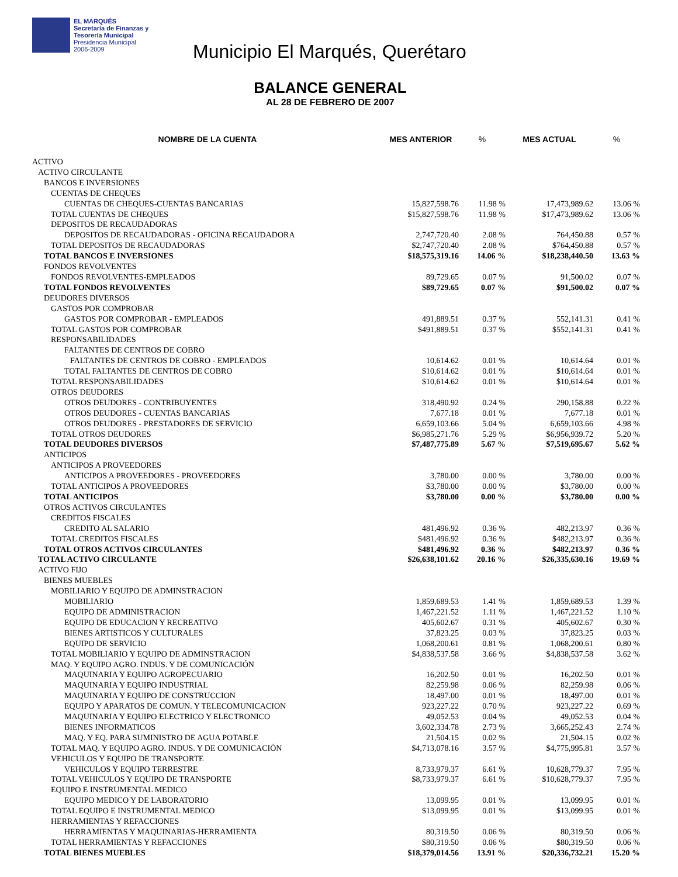EL MARQUÉS
Secretaría de Finanzas y
Tesorería Municipal
Presidencia Municipal
2006-2009
Municipio El Marqués, Querétaro
BALANCE GENERAL
AL 28 DE FEBRERO DE 2007
| NOMBRE DE LA CUENTA | MES ANTERIOR | % | MES ACTUAL | % |
| --- | --- | --- | --- | --- |
| ACTIVO | | | | |
| ACTIVO CIRCULANTE | | | | |
| BANCOS E INVERSIONES | | | | |
| CUENTAS DE CHEQUES | | | | |
| CUENTAS DE CHEQUES-CUENTAS BANCARIAS | 15,827,598.76 | 11.98 % | 17,473,989.62 | 13.06 % |
| TOTAL CUENTAS DE CHEQUES | $15,827,598.76 | 11.98 % | $17,473,989.62 | 13.06 % |
| DEPOSITOS DE RECAUDADORAS | | | | |
| DEPOSITOS DE RECAUDADORAS - OFICINA RECAUDADORA | 2,747,720.40 | 2.08 % | 764,450.88 | 0.57 % |
| TOTAL DEPOSITOS DE RECAUDADORAS | $2,747,720.40 | 2.08 % | $764,450.88 | 0.57 % |
| TOTAL BANCOS E INVERSIONES | $18,575,319.16 | 14.06 % | $18,238,440.50 | 13.63 % |
| FONDOS REVOLVENTES | | | | |
| FONDOS REVOLVENTES-EMPLEADOS | 89,729.65 | 0.07 % | 91,500.02 | 0.07 % |
| TOTAL FONDOS REVOLVENTES | $89,729.65 | 0.07 % | $91,500.02 | 0.07 % |
| DEUDORES DIVERSOS | | | | |
| GASTOS POR COMPROBAR | | | | |
| GASTOS POR COMPROBAR - EMPLEADOS | 491,889.51 | 0.37 % | 552,141.31 | 0.41 % |
| TOTAL GASTOS POR COMPROBAR | $491,889.51 | 0.37 % | $552,141.31 | 0.41 % |
| RESPONSABILIDADES | | | | |
| FALTANTES DE CENTROS DE COBRO | | | | |
| FALTANTES DE CENTROS DE COBRO - EMPLEADOS | 10,614.62 | 0.01 % | 10,614.64 | 0.01 % |
| TOTAL FALTANTES DE CENTROS DE COBRO | $10,614.62 | 0.01 % | $10,614.64 | 0.01 % |
| TOTAL RESPONSABILIDADES | $10,614.62 | 0.01 % | $10,614.64 | 0.01 % |
| OTROS DEUDORES | | | | |
| OTROS DEUDORES - CONTRIBUYENTES | 318,490.92 | 0.24 % | 290,158.88 | 0.22 % |
| OTROS DEUDORES - CUENTAS BANCARIAS | 7,677.18 | 0.01 % | 7,677.18 | 0.01 % |
| OTROS DEUDORES - PRESTADORES DE SERVICIO | 6,659,103.66 | 5.04 % | 6,659,103.66 | 4.98 % |
| TOTAL OTROS DEUDORES | $6,985,271.76 | 5.29 % | $6,956,939.72 | 5.20 % |
| TOTAL DEUDORES DIVERSOS | $7,487,775.89 | 5.67 % | $7,519,695.67 | 5.62 % |
| ANTICIPOS | | | | |
| ANTICIPOS A PROVEEDORES | | | | |
| ANTICIPOS A PROVEEDORES - PROVEEDORES | 3,780.00 | 0.00 % | 3,780.00 | 0.00 % |
| TOTAL ANTICIPOS A PROVEEDORES | $3,780.00 | 0.00 % | $3,780.00 | 0.00 % |
| TOTAL ANTICIPOS | $3,780.00 | 0.00 % | $3,780.00 | 0.00 % |
| OTROS ACTIVOS CIRCULANTES | | | | |
| CREDITOS FISCALES | | | | |
| CREDITO AL SALARIO | 481,496.92 | 0.36 % | 482,213.97 | 0.36 % |
| TOTAL CREDITOS FISCALES | $481,496.92 | 0.36 % | $482,213.97 | 0.36 % |
| TOTAL OTROS ACTIVOS CIRCULANTES | $481,496.92 | 0.36 % | $482,213.97 | 0.36 % |
| TOTAL ACTIVO CIRCULANTE | $26,638,101.62 | 20.16 % | $26,335,630.16 | 19.69 % |
| ACTIVO FIJO | | | | |
| BIENES MUEBLES | | | | |
| MOBILIARIO Y EQUIPO DE ADMINSTRACION | | | | |
| MOBILIARIO | 1,859,689.53 | 1.41 % | 1,859,689.53 | 1.39 % |
| EQUIPO DE ADMINISTRACION | 1,467,221.52 | 1.11 % | 1,467,221.52 | 1.10 % |
| EQUIPO DE EDUCACION Y RECREATIVO | 405,602.67 | 0.31 % | 405,602.67 | 0.30 % |
| BIENES ARTISTICOS Y CULTURALES | 37,823.25 | 0.03 % | 37,823.25 | 0.03 % |
| EQUIPO DE SERVICIO | 1,068,200.61 | 0.81 % | 1,068,200.61 | 0.80 % |
| TOTAL MOBILIARIO Y EQUIPO DE ADMINSTRACION | $4,838,537.58 | 3.66 % | $4,838,537.58 | 3.62 % |
| MAQ. Y EQUIPO AGRO. INDUS. Y DE COMUNICACIÓN | | | | |
| MAQUINARIA Y EQUIPO AGROPECUARIO | 16,202.50 | 0.01 % | 16,202.50 | 0.01 % |
| MAQUINARIA Y EQUIPO INDUSTRIAL | 82,259.98 | 0.06 % | 82,259.98 | 0.06 % |
| MAQUINARIA Y EQUIPO DE CONSTRUCCION | 18,497.00 | 0.01 % | 18,497.00 | 0.01 % |
| EQUIPO Y APARATOS DE COMUN. Y TELECOMUNICACION | 923,227.22 | 0.70 % | 923,227.22 | 0.69 % |
| MAQUINARIA Y EQUIPO ELECTRICO Y ELECTRONICO | 49,052.53 | 0.04 % | 49,052.53 | 0.04 % |
| BIENES INFORMATICOS | 3,602,334.78 | 2.73 % | 3,665,252.43 | 2.74 % |
| MAQ. Y EQ. PARA SUMINISTRO DE AGUA POTABLE | 21,504.15 | 0.02 % | 21,504.15 | 0.02 % |
| TOTAL MAQ. Y EQUIPO AGRO. INDUS. Y DE COMUNICACIÓN | $4,713,078.16 | 3.57 % | $4,775,995.81 | 3.57 % |
| VEHICULOS Y EQUIPO DE TRANSPORTE | | | | |
| VEHICULOS Y EQUIPO TERRESTRE | 8,733,979.37 | 6.61 % | 10,628,779.37 | 7.95 % |
| TOTAL VEHICULOS Y EQUIPO DE TRANSPORTE | $8,733,979.37 | 6.61 % | $10,628,779.37 | 7.95 % |
| EQUIPO E INSTRUMENTAL MEDICO | | | | |
| EQUIPO MEDICO Y DE LABORATORIO | 13,099.95 | 0.01 % | 13,099.95 | 0.01 % |
| TOTAL EQUIPO E INSTRUMENTAL MEDICO | $13,099.95 | 0.01 % | $13,099.95 | 0.01 % |
| HERRAMIENTAS Y REFACCIONES | | | | |
| HERRAMIENTAS Y MAQUINARIAS-HERRAMIENTA | 80,319.50 | 0.06 % | 80,319.50 | 0.06 % |
| TOTAL HERRAMIENTAS Y REFACCIONES | $80,319.50 | 0.06 % | $80,319.50 | 0.06 % |
| TOTAL BIENES MUEBLES | $18,379,014.56 | 13.91 % | $20,336,732.21 | 15.20 % |